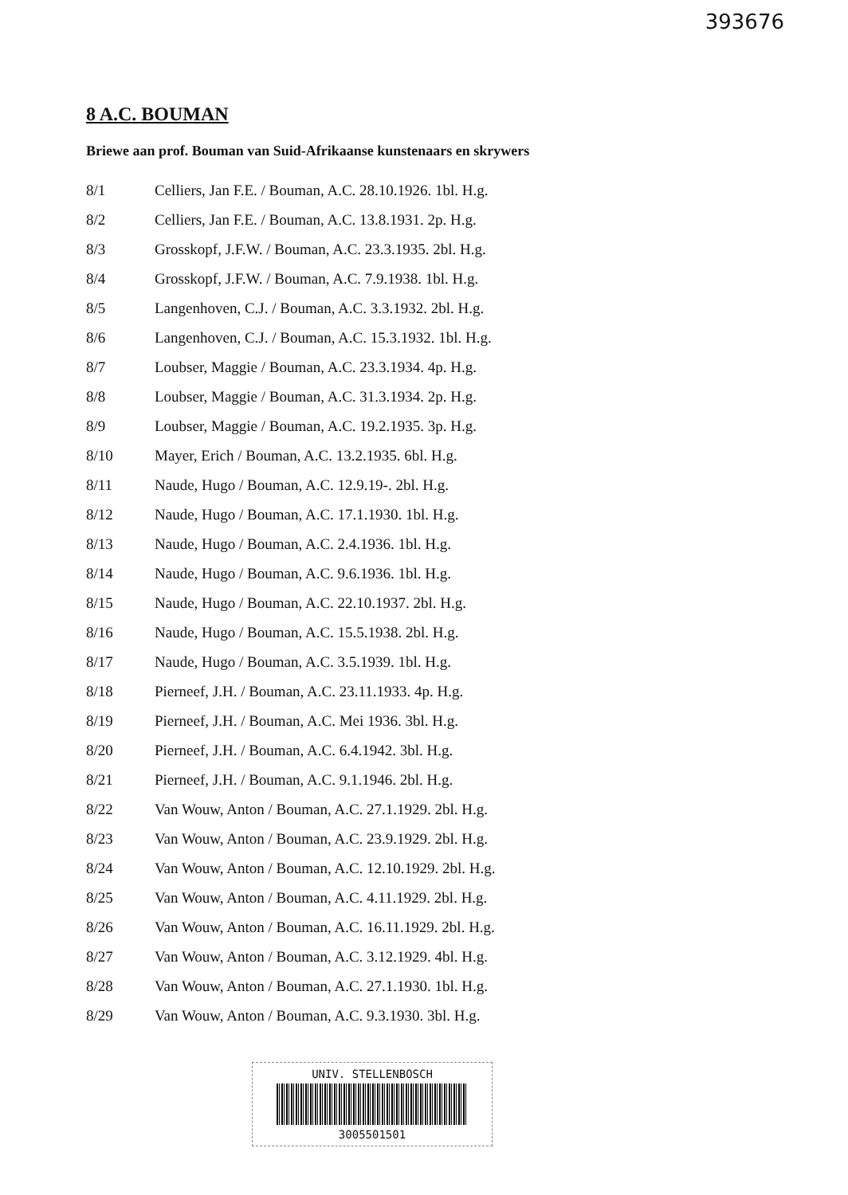393676
8 A.C. BOUMAN
Briewe aan prof. Bouman van Suid-Afrikaanse kunstenaars en skrywers
| 8/1 | Celliers, Jan F.E. / Bouman, A.C. 28.10.1926. 1bl. H.g. |
| 8/2 | Celliers, Jan F.E. / Bouman, A.C. 13.8.1931. 2p. H.g. |
| 8/3 | Grosskopf, J.F.W. / Bouman, A.C. 23.3.1935. 2bl. H.g. |
| 8/4 | Grosskopf, J.F.W. / Bouman, A.C. 7.9.1938. 1bl. H.g. |
| 8/5 | Langenhoven, C.J. / Bouman, A.C. 3.3.1932. 2bl. H.g. |
| 8/6 | Langenhoven, C.J. / Bouman, A.C. 15.3.1932. 1bl. H.g. |
| 8/7 | Loubser, Maggie / Bouman, A.C. 23.3.1934. 4p. H.g. |
| 8/8 | Loubser, Maggie / Bouman, A.C. 31.3.1934. 2p. H.g. |
| 8/9 | Loubser, Maggie / Bouman, A.C. 19.2.1935. 3p. H.g. |
| 8/10 | Mayer, Erich / Bouman, A.C. 13.2.1935. 6bl. H.g. |
| 8/11 | Naude, Hugo / Bouman, A.C. 12.9.19-. 2bl. H.g. |
| 8/12 | Naude, Hugo / Bouman, A.C. 17.1.1930. 1bl. H.g. |
| 8/13 | Naude, Hugo / Bouman, A.C. 2.4.1936. 1bl. H.g. |
| 8/14 | Naude, Hugo / Bouman, A.C. 9.6.1936. 1bl. H.g. |
| 8/15 | Naude, Hugo / Bouman, A.C. 22.10.1937. 2bl. H.g. |
| 8/16 | Naude, Hugo / Bouman, A.C. 15.5.1938. 2bl. H.g. |
| 8/17 | Naude, Hugo / Bouman, A.C. 3.5.1939. 1bl. H.g. |
| 8/18 | Pierneef, J.H. / Bouman, A.C. 23.11.1933. 4p. H.g. |
| 8/19 | Pierneef, J.H. / Bouman, A.C. Mei 1936. 3bl. H.g. |
| 8/20 | Pierneef, J.H. / Bouman, A.C. 6.4.1942. 3bl. H.g. |
| 8/21 | Pierneef, J.H. / Bouman, A.C. 9.1.1946. 2bl. H.g. |
| 8/22 | Van Wouw, Anton / Bouman, A.C. 27.1.1929. 2bl. H.g. |
| 8/23 | Van Wouw, Anton / Bouman, A.C. 23.9.1929. 2bl. H.g. |
| 8/24 | Van Wouw, Anton / Bouman, A.C. 12.10.1929. 2bl. H.g. |
| 8/25 | Van Wouw, Anton / Bouman, A.C. 4.11.1929. 2bl. H.g. |
| 8/26 | Van Wouw, Anton / Bouman, A.C. 16.11.1929. 2bl. H.g. |
| 8/27 | Van Wouw, Anton / Bouman, A.C. 3.12.1929. 4bl. H.g. |
| 8/28 | Van Wouw, Anton / Bouman, A.C. 27.1.1930. 1bl. H.g. |
| 8/29 | Van Wouw, Anton / Bouman, A.C. 9.3.1930. 3bl. H.g. |
UNIV. STELLENBOSCH
3005501501